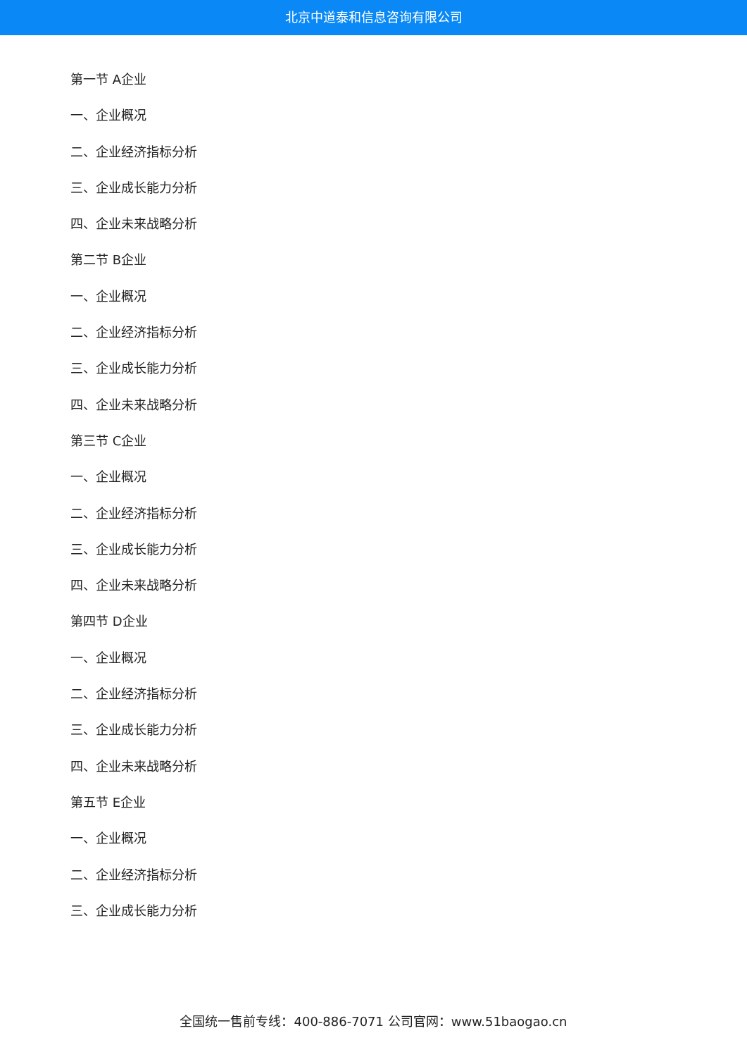北京中道泰和信息咨询有限公司
第一节 A企业
一、企业概况
二、企业经济指标分析
三、企业成长能力分析
四、企业未来战略分析
第二节 B企业
一、企业概况
二、企业经济指标分析
三、企业成长能力分析
四、企业未来战略分析
第三节 C企业
一、企业概况
二、企业经济指标分析
三、企业成长能力分析
四、企业未来战略分析
第四节 D企业
一、企业概况
二、企业经济指标分析
三、企业成长能力分析
四、企业未来战略分析
第五节 E企业
一、企业概况
二、企业经济指标分析
三、企业成长能力分析
全国统一售前专线：400-886-7071 公司官网：www.51baogao.cn